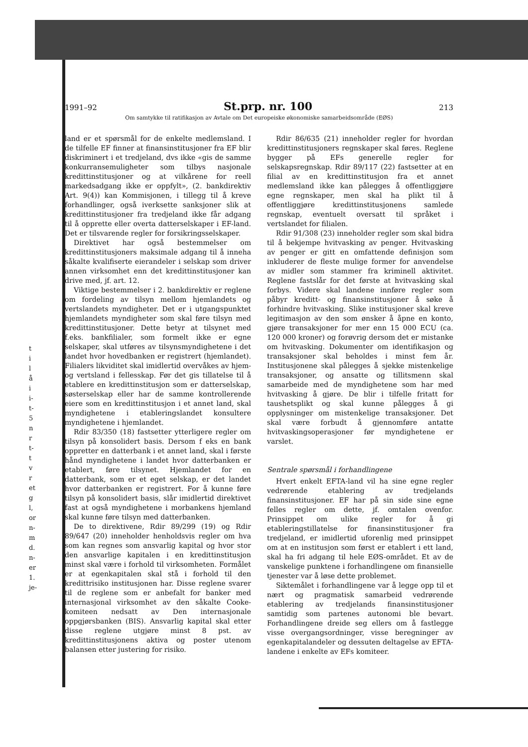t
i
l
å
i
i-
t-
5
n
r
t-
t
v
r
et
g
l,
or
n-
m
d.
n-
er
1.
je-
1991–92 St.prp. nr. 100 213
Om samtykke til ratifikasjon av Avtale om Det europeiske økonomiske samarbeidsområde (EØS)
land er et spørsmål for de enkelte medlemsland. I de tilfelle EF finner at finansinstitusjoner fra EF blir diskriminert i et tredjeland, dvs ikke «gis de samme konkurransemuligheter som tilbys nasjonale kredittinstitusjoner og at vilkårene for reell markedsadgang ikke er oppfylt», (2. bankdirektiv Art. 9(4)) kan Kommisjonen, i tillegg til å kreve forhandlinger, også iverksette sanksjoner slik at kredittinstitusjoner fra tredjeland ikke får adgang til å opprette eller overta datterselskaper i EF-land. Det er tilsvarende regler for forsikringsselskaper.
Direktivet har også bestemmelser om kredittinstitusjoners maksimale adgang til å inneha såkalte kvalifiserte eierandeler i selskap som driver annen virksomhet enn det kredittinstitusjoner kan drive med, jf. art. 12.
Viktige bestemmelser i 2. bankdirektiv er reglene om fordeling av tilsyn mellom hjemlandets og vertslandets myndigheter. Det er i utgangspunktet hjemlandets myndigheter som skal føre tilsyn med kredittinstitusjoner. Dette betyr at tilsynet med f.eks. bankfilialer, som formelt ikke er egne selskaper, skal utføres av tilsynsmyndighetene i det landet hvor hovedbanken er registrert (hjemlandet). Filialers likviditet skal imidlertid overvåkes av hjem- og vertsland i fellesskap. Før det gis tillatelse til å etablere en kredittinstitusjon som er datterselskap, søsterselskap eller har de samme kontrollerende eiere som en kredittinstitusjon i et annet land, skal myndighetene i etableringslandet konsultere myndighetene i hjemlandet.
Rdir 83/350 (18) fastsetter ytterligere regler om tilsyn på konsolidert basis. Dersom f eks en bank oppretter en datterbank i et annet land, skal i første hånd myndighetene i landet hvor datterbanken er etablert, føre tilsynet. Hjemlandet for en datterbank, som er et eget selskap, er det landet hvor datterbanken er registrert. For å kunne føre tilsyn på konsolidert basis, slår imidlertid direktivet fast at også myndighetene i morbankens hjemland skal kunne føre tilsyn med datterbanken.
De to direktivene, Rdir 89/299 (19) og Rdir 89/647 (20) inneholder henholdsvis regler om hva som kan regnes som ansvarlig kapital og hvor stor den ansvarlige kapitalen i en kredittinstitusjon minst skal være i forhold til virksomheten. Formålet er at egenkapitalen skal stå i forhold til den kredittrisiko institusjonen har. Disse reglene svarer til de reglene som er anbefalt for banker med internasjonal virksomhet av den såkalte Cooke-komiteen nedsatt av Den internasjonale oppgjørsbanken (BIS). Ansvarlig kapital skal etter disse reglene utgjøre minst 8 pst. av kredittinstitusjonens aktiva og poster utenom balansen etter justering for risiko.
Rdir 86/635 (21) inneholder regler for hvordan kredittinstitusjoners regnskaper skal føres. Reglene bygger på EFs generelle regler for selskapsregnskap. Rdir 89/117 (22) fastsetter at en filial av en kredittinstitusjon fra et annet medlemsland ikke kan pålegges å offentliggjøre egne regnskaper, men skal ha plikt til å offentliggjøre kredittinstitusjonens samlede regnskap, eventuelt oversatt til språket i vertslandet for filialen.
Rdir 91/308 (23) inneholder regler som skal bidra til å bekjempe hvitvasking av penger. Hvitvasking av penger er gitt en omfattende definisjon som inkluderer de fleste mulige former for anvendelse av midler som stammer fra kriminell aktivitet. Reglene fastslår for det første at hvitvasking skal forbys. Videre skal landene innføre regler som påbyr kreditt- og finansinstitusjoner å søke å forhindre hvitvasking. Slike institusjoner skal kreve legitimasjon av den som ønsker å åpne en konto, gjøre transaksjoner for mer enn 15 000 ECU (ca. 120 000 kroner) og forøvrig dersom det er mistanke om hvitvasking. Dokumenter om identifikasjon og transaksjoner skal beholdes i minst fem år. Institusjonene skal pålegges å sjekke mistenkelige transaksjoner, og ansatte og tillitsmenn skal samarbeide med de myndighetene som har med hvitvasking å gjøre. De blir i tilfelle fritatt for taushetsplikt og skal kunne pålegges å gi opplysninger om mistenkelige transaksjoner. Det skal være forbudt å gjennomføre antatte hvitvaskingsoperasjoner før myndighetene er varslet.
Sentrale spørsmål i forhandlingene
Hvert enkelt EFTA-land vil ha sine egne regler vedrørende etablering av tredjelands finansinstitusjoner. EF har på sin side sine egne felles regler om dette, jf. omtalen ovenfor. Prinsippet om ulike regler for å gi etableringstillatelse for finansinstitusjoner fra tredjeland, er imidlertid uforenlig med prinsippet om at en institusjon som først er etablert i ett land, skal ha fri adgang til hele EØS-området. Et av de vanskelige punktene i forhandlingene om finansielle tjenester var å løse dette problemet.
Siktemålet i forhandlingene var å legge opp til et nært og pragmatisk samarbeid vedrørende etablering av tredjelands finansinstitusjoner samtidig som partenes autonomi ble bevart. Forhandlingene dreide seg ellers om å fastlegge visse overgangsordninger, visse beregninger av egenkapitalandeler og dessuten deltagelse av EFTA-landene i enkelte av EFs komiteer.